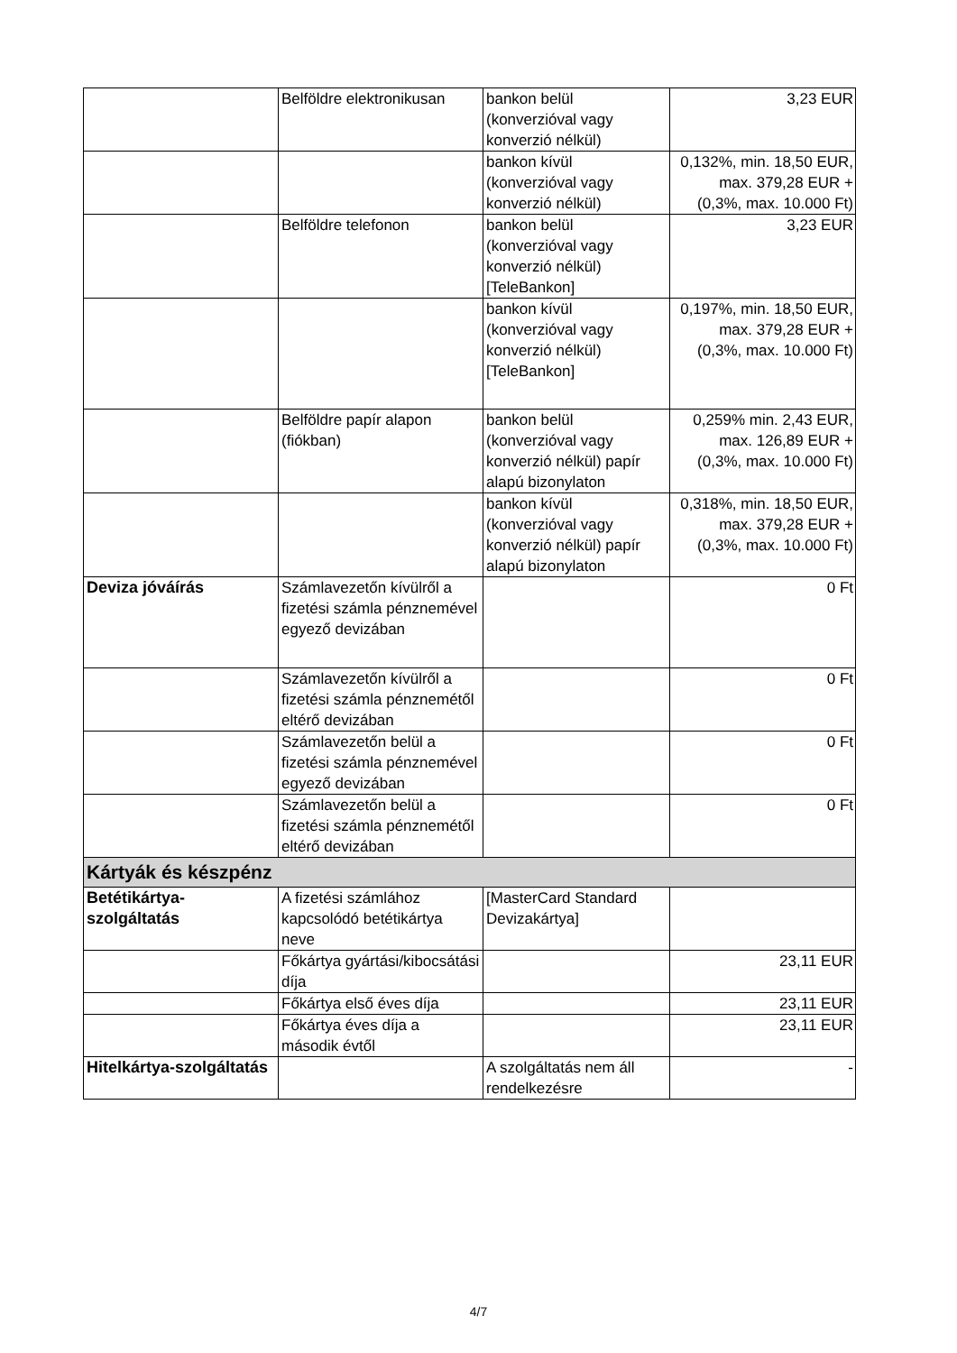| | Belföldre elektronikusan | bankon belül (konverzióval vagy konverzió nélkül) | 3,23 EUR |
| | | bankon kívül (konverzióval vagy konverzió nélkül) | 0,132%, min. 18,50 EUR, max. 379,28 EUR + (0,3%, max. 10.000 Ft) |
| | Belföldre telefonon | bankon belül (konverzióval vagy konverzió nélkül) [TeleBankon] | 3,23 EUR |
| | | bankon kívül (konverzióval vagy konverzió nélkül) [TeleBankon] | 0,197%, min. 18,50 EUR, max. 379,28 EUR + (0,3%, max. 10.000 Ft) |
| | Belföldre papír alapon (fiókban) | bankon belül (konverzióval vagy konverzió nélkül) papír alapú bizonylaton | 0,259% min. 2,43 EUR, max. 126,89 EUR + (0,3%, max. 10.000 Ft) |
| | | bankon kívül (konverzióval vagy konverzió nélkül) papír alapú bizonylaton | 0,318%, min. 18,50 EUR, max. 379,28 EUR + (0,3%, max. 10.000 Ft) |
| Deviza jóváírás | Számlavezetőn kívülről a fizetési számla pénznemével egyező devizában | | 0 Ft |
| | Számlavezetőn kívülről a fizetési számla pénznemétől eltérő devizában | | 0 Ft |
| | Számlavezetőn belül a fizetési számla pénznemével egyező devizában | | 0 Ft |
| | Számlavezetőn belül a fizetési számla pénznemétől eltérő devizában | | 0 Ft |
| Kártyák és készpénz | | | |
| Betétikártya-szolgáltatás | A fizetési számlához kapcsolódó betétikártya neve | [MasterCard Standard Devizakártya] | |
| | Főkártya gyártási/kibocsátási díja | | 23,11 EUR |
| | Főkártya első éves díja | | 23,11 EUR |
| | Főkártya éves díja a második évtől | | 23,11 EUR |
| Hitelkártya-szolgáltatás | | A szolgáltatás nem áll rendelkezésre | - |
4/7